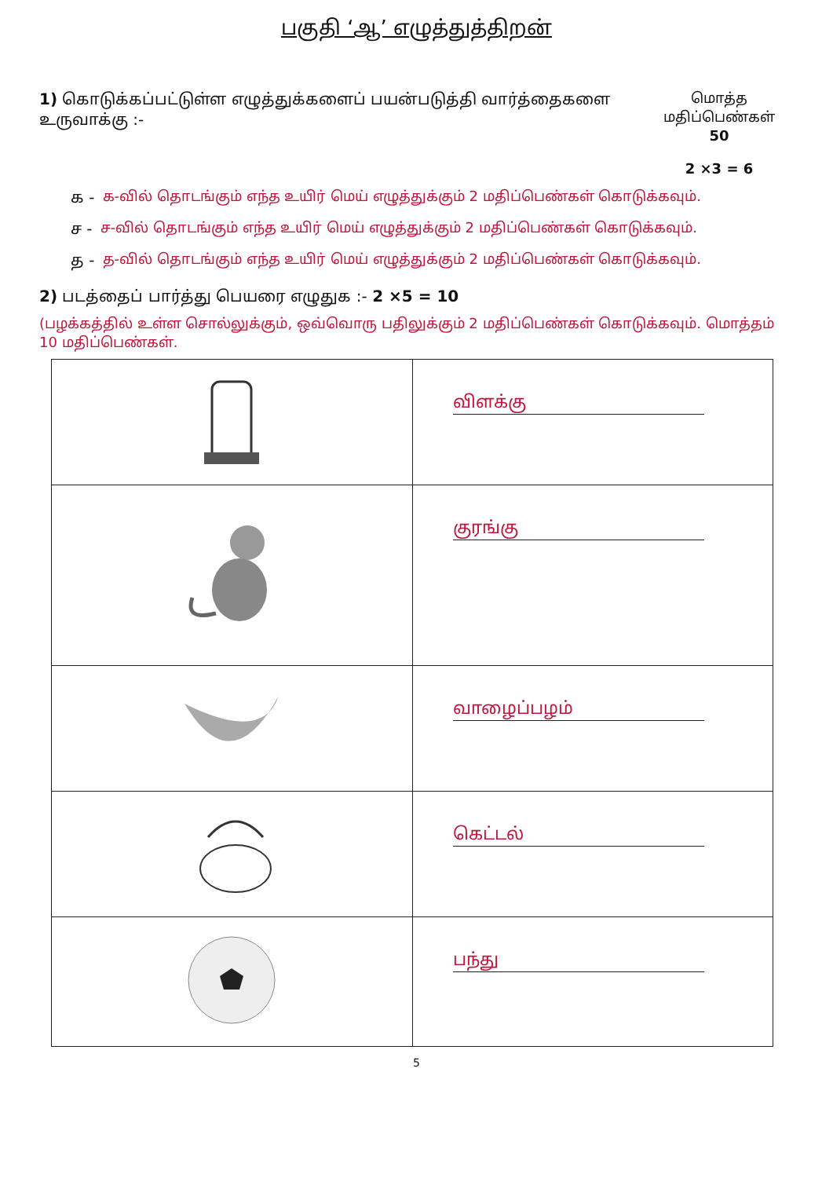பகுதி ‘ஆ’ எழுத்துத்திறன்
மொத்த
மதிப்பெண்கள்
50
2 ×3 = 6
1) கொடுக்கப்பட்டுள்ள எழுத்துக்களைப் பயன்படுத்தி வார்த்தைகளை உருவாக்கு :-
க - க-வில் தொடங்கும் எந்த உயிர் மெய் எழுத்துக்கும் 2 மதிப்பெண்கள் கொடுக்கவும்.
ச - ச-வில் தொடங்கும் எந்த உயிர் மெய் எழுத்துக்கும் 2 மதிப்பெண்கள் கொடுக்கவும்.
த - த-வில் தொடங்கும் எந்த உயிர் மெய் எழுத்துக்கும் 2 மதிப்பெண்கள் கொடுக்கவும்.
2) படத்தைப் பார்த்து பெயரை எழுதுக :- 2 ×5 = 10
(பழக்கத்தில் உள்ள சொல்லுக்கும், ஒவ்வொரு பதிலுக்கும் 2 மதிப்பெண்கள் கொடுக்கவும். மொத்தம் 10 மதிப்பெண்கள்.
| | விளக்கு |
| | குரங்கு |
| | வாழைப்பழம் |
| | கெட்டல் |
| | பந்து |
5